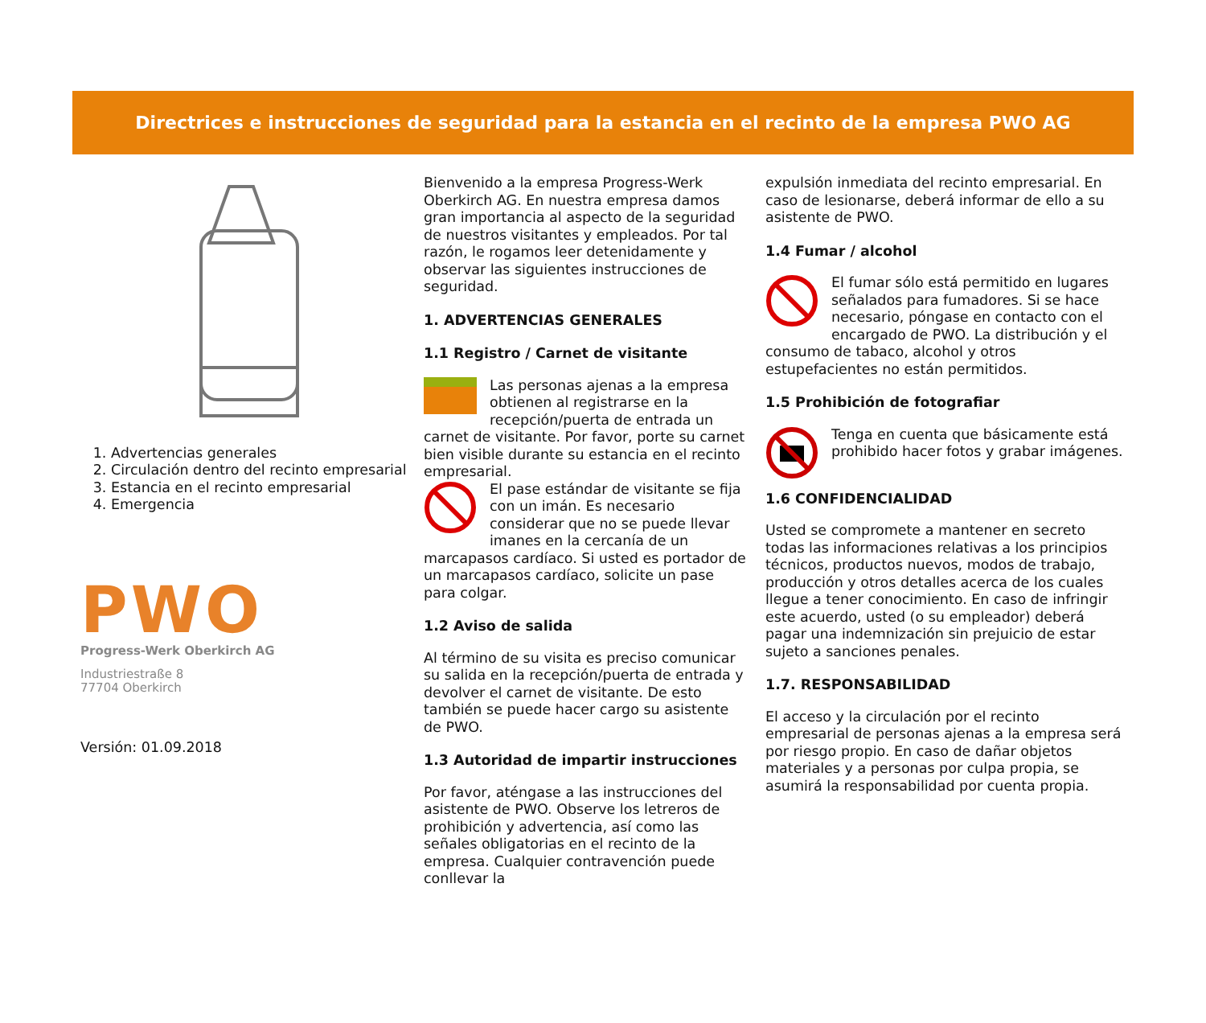Directrices e instrucciones de seguridad para la estancia en el recinto de la empresa PWO AG
1. Advertencias generales
2. Circulación dentro del recinto empresarial
3. Estancia en el recinto empresarial
4. Emergencia
PWO
Progress-Werk Oberkirch AG
Industriestraße 8
77704 Oberkirch
Versión: 01.09.2018
Bienvenido a la empresa Progress-Werk Oberkirch AG. En nuestra empresa damos gran importancia al aspecto de la seguridad de nuestros visitantes y empleados. Por tal razón, le rogamos leer detenidamente y observar las siguientes instrucciones de seguridad.
1. ADVERTENCIAS GENERALES
1.1 Registro / Carnet de visitante
Las personas ajenas a la empresa obtienen al registrarse en la recepción/puerta de entrada un carnet de visitante. Por favor, porte su carnet bien visible durante su estancia en el recinto empresarial.
El pase estándar de visitante se fija con un imán. Es necesario considerar que no se puede llevar imanes en la cercanía de un marcapasos cardíaco. Si usted es portador de un marcapasos cardíaco, solicite un pase para colgar.
1.2 Aviso de salida
Al término de su visita es preciso comunicar su salida en la recepción/puerta de entrada y devolver el carnet de visitante. De esto también se puede hacer cargo su asistente de PWO.
1.3 Autoridad de impartir instrucciones
Por favor, aténgase a las instrucciones del asistente de PWO. Observe los letreros de prohibición y advertencia, así como las señales obligatorias en el recinto de la empresa. Cualquier contravención puede conllevar la
expulsión inmediata del recinto empresarial. En caso de lesionarse, deberá informar de ello a su asistente de PWO.
1.4 Fumar / alcohol
El fumar sólo está permitido en lugares señalados para fumadores. Si se hace necesario, póngase en contacto con el encargado de PWO. La distribución y el consumo de tabaco, alcohol y otros estupefacientes no están permitidos.
1.5 Prohibición de fotografiar
Tenga en cuenta que básicamente está prohibido hacer fotos y grabar imágenes.
1.6 CONFIDENCIALIDAD
Usted se compromete a mantener en secreto todas las informaciones relativas a los principios técnicos, productos nuevos, modos de trabajo, producción y otros detalles acerca de los cuales llegue a tener conocimiento. En caso de infringir este acuerdo, usted (o su empleador) deberá pagar una indemnización sin prejuicio de estar sujeto a sanciones penales.
1.7. RESPONSABILIDAD
El acceso y la circulación por el recinto empresarial de personas ajenas a la empresa será por riesgo propio. En caso de dañar objetos materiales y a personas por culpa propia, se asumirá la responsabilidad por cuenta propia.